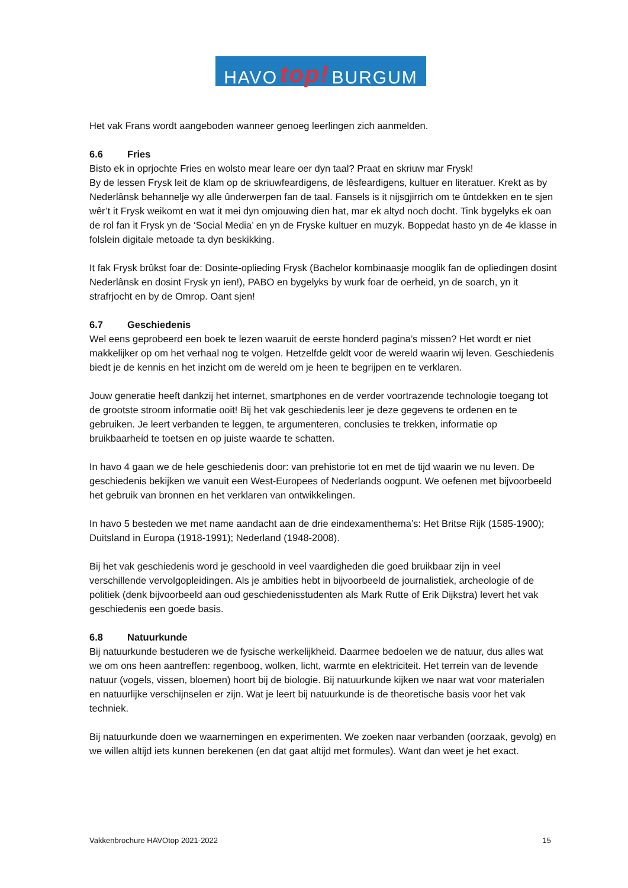HAVO top! BURGUM
Het vak Frans wordt aangeboden wanneer genoeg leerlingen zich aanmelden.
6.6 Fries
Bisto ek in oprjochte Fries en wolsto mear leare oer dyn taal? Praat en skriuw mar Frysk!
By de lessen Frysk leit de klam op de skriuwfeardigens, de lêsfeardigens, kultuer en literatuer. Krekt as by Nederlânsk behannelje wy alle ûnderwerpen fan de taal. Fansels is it nijsgjirrich om te ûntdekken en te sjen wêr’t it Frysk weikomt en wat it mei dyn omjouwing dien hat, mar ek altyd noch docht. Tink bygelyks ek oan de rol fan it Frysk yn de ‘Social Media’ en yn de Fryske kultuer en muzyk. Boppedat hasto yn de 4e klasse in folslein digitale metoade ta dyn beskikking.
It fak Frysk brûkst foar de: Dosinte-oplieding Frysk (Bachelor kombinaasje mooglik fan de opliedingen dosint Nederlânsk en dosint Frysk yn ien!), PABO en bygelyks by wurk foar de oerheid, yn de soarch, yn it strafrjocht en by de Omrop. Oant sjen!
6.7 Geschiedenis
Wel eens geprobeerd een boek te lezen waaruit de eerste honderd pagina’s missen? Het wordt er niet makkelijker op om het verhaal nog te volgen. Hetzelfde geldt voor de wereld waarin wij leven. Geschiedenis biedt je de kennis en het inzicht om de wereld om je heen te begrijpen en te verklaren.
Jouw generatie heeft dankzij het internet, smartphones en de verder voortrazende technologie toegang tot de grootste stroom informatie ooit! Bij het vak geschiedenis leer je deze gegevens te ordenen en te gebruiken. Je leert verbanden te leggen, te argumenteren, conclusies te trekken, informatie op bruikbaarheid te toetsen en op juiste waarde te schatten.
In havo 4 gaan we de hele geschiedenis door: van prehistorie tot en met de tijd waarin we nu leven. De geschiedenis bekijken we vanuit een West-Europees of Nederlands oogpunt. We oefenen met bijvoorbeeld het gebruik van bronnen en het verklaren van ontwikkelingen.
In havo 5 besteden we met name aandacht aan de drie eindexamenthema’s: Het Britse Rijk (1585-1900); Duitsland in Europa (1918-1991); Nederland (1948-2008).
Bij het vak geschiedenis word je geschoold in veel vaardigheden die goed bruikbaar zijn in veel verschillende vervolgopleidingen. Als je ambities hebt in bijvoorbeeld de journalistiek, archeologie of de politiek (denk bijvoorbeeld aan oud geschiedenisstudenten als Mark Rutte of Erik Dijkstra) levert het vak geschiedenis een goede basis.
6.8 Natuurkunde
Bij natuurkunde bestuderen we de fysische werkelijkheid. Daarmee bedoelen we de natuur, dus alles wat we om ons heen aantreffen: regenboog, wolken, licht, warmte en elektriciteit. Het terrein van de levende natuur (vogels, vissen, bloemen) hoort bij de biologie. Bij natuurkunde kijken we naar wat voor materialen en natuurlijke verschijnselen er zijn. Wat je leert bij natuurkunde is de theoretische basis voor het vak techniek.
Bij natuurkunde doen we waarnemingen en experimenten. We zoeken naar verbanden (oorzaak, gevolg) en we willen altijd iets kunnen berekenen (en dat gaat altijd met formules). Want dan weet je het exact.
Vakkenbrochure HAVOtop 2021-2022 15